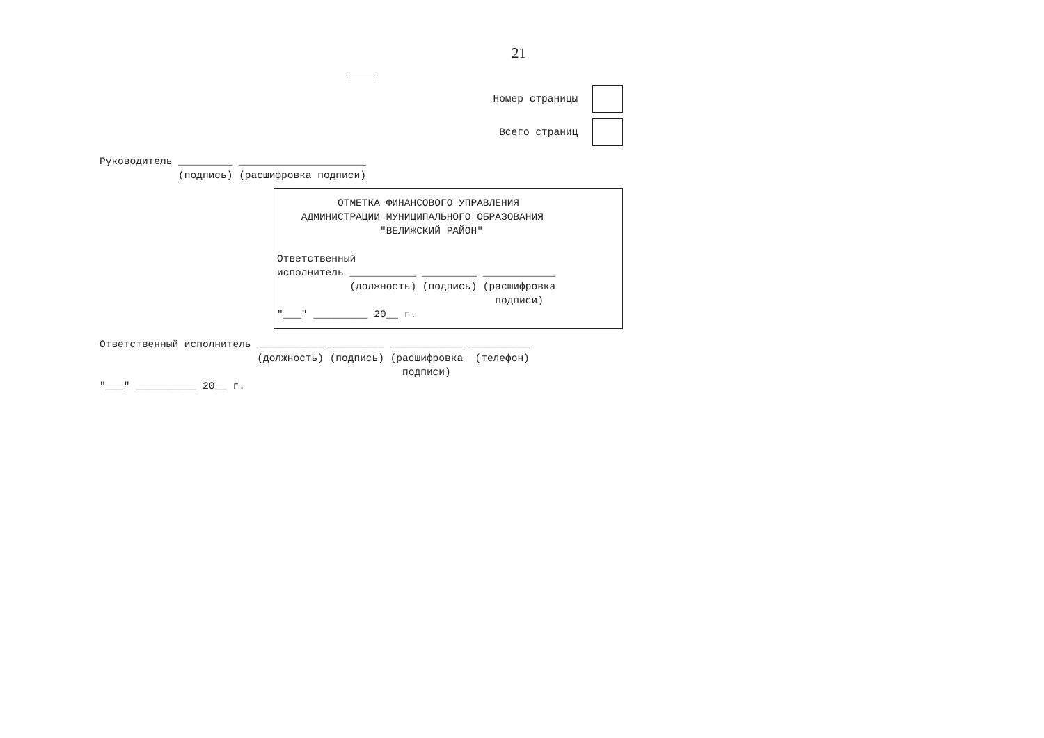21
Номер страницы
Всего страниц
Руководитель _________ _____________________
             (подпись) (расшифровка подписи)
          ОТМЕТКА ФИНАНСОВОГО УПРАВЛЕНИЯ
    АДМИНИСТРАЦИИ МУНИЦИПАЛЬНОГО ОБРАЗОВАНИЯ
                 "ВЕЛИЖСКИЙ РАЙОН"

Ответственный
исполнитель ___________ _________ ____________
            (должность) (подпись) (расшифровка
                                    подписи)
"___" _________ 20__ г.
Ответственный исполнитель ___________ _________ ____________ __________
                          (должность) (подпись) (расшифровка  (телефон)
                                                  подписи)
"___" __________ 20__ г.